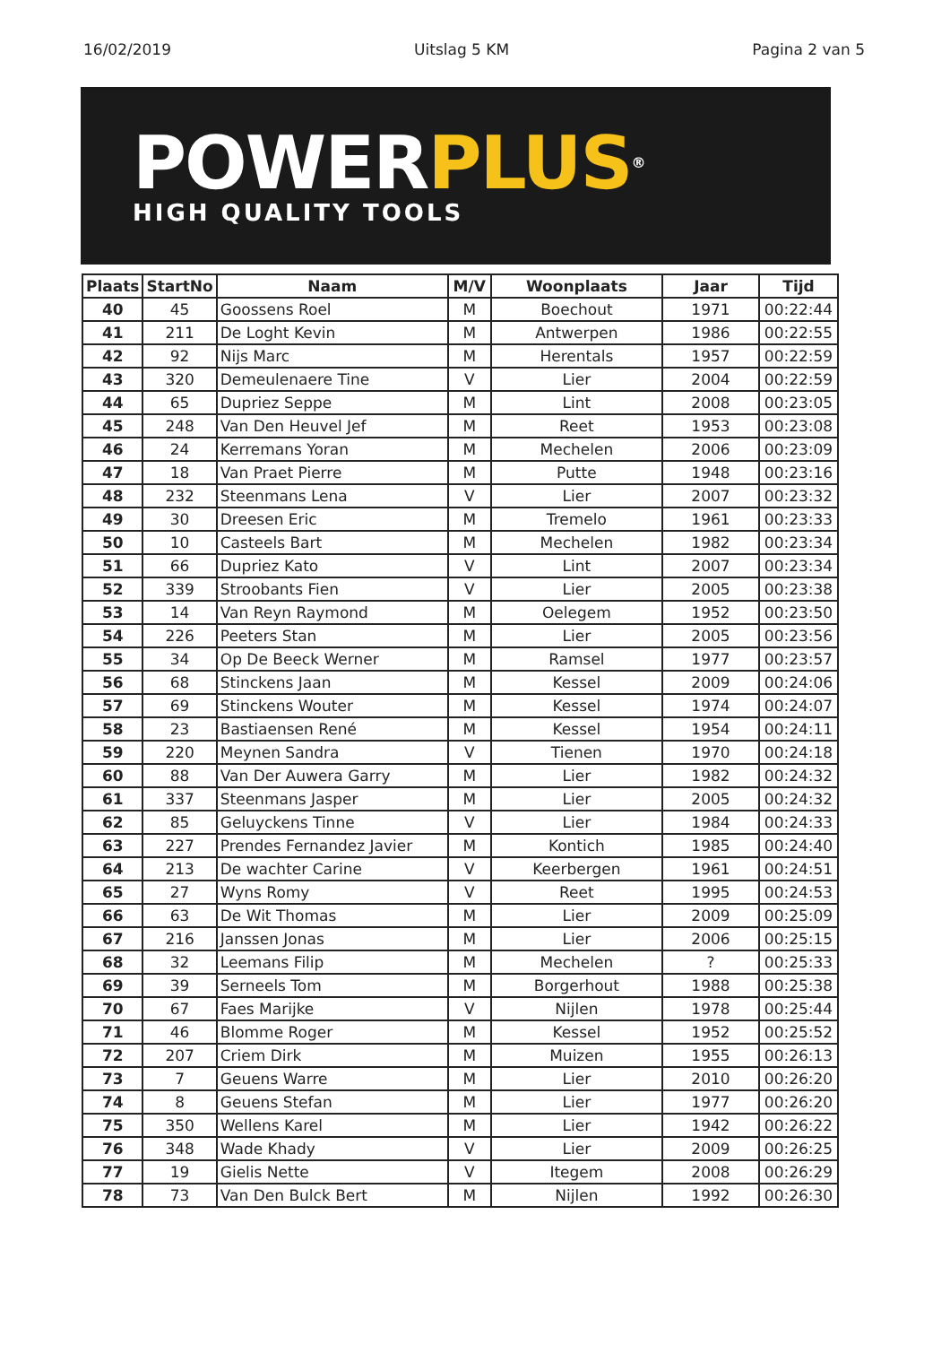16/02/2019 Uitslag 5 KM Pagina 2 van 5
POWER PLUS®
HIGH QUALITY TOOLS
| Plaats | StartNo | Naam | M/V | Woonplaats | Jaar | Tijd |
| --- | --- | --- | --- | --- | --- | --- |
| 40 | 45 | Goossens Roel | M | Boechout | 1971 | 00:22:44 |
| 41 | 211 | De Loght Kevin | M | Antwerpen | 1986 | 00:22:55 |
| 42 | 92 | Nijs Marc | M | Herentals | 1957 | 00:22:59 |
| 43 | 320 | Demeulenaere Tine | V | Lier | 2004 | 00:22:59 |
| 44 | 65 | Dupriez Seppe | M | Lint | 2008 | 00:23:05 |
| 45 | 248 | Van Den Heuvel Jef | M | Reet | 1953 | 00:23:08 |
| 46 | 24 | Kerremans Yoran | M | Mechelen | 2006 | 00:23:09 |
| 47 | 18 | Van Praet Pierre | M | Putte | 1948 | 00:23:16 |
| 48 | 232 | Steenmans Lena | V | Lier | 2007 | 00:23:32 |
| 49 | 30 | Dreesen Eric | M | Tremelo | 1961 | 00:23:33 |
| 50 | 10 | Casteels Bart | M | Mechelen | 1982 | 00:23:34 |
| 51 | 66 | Dupriez Kato | V | Lint | 2007 | 00:23:34 |
| 52 | 339 | Stroobants Fien | V | Lier | 2005 | 00:23:38 |
| 53 | 14 | Van Reyn Raymond | M | Oelegem | 1952 | 00:23:50 |
| 54 | 226 | Peeters Stan | M | Lier | 2005 | 00:23:56 |
| 55 | 34 | Op De Beeck Werner | M | Ramsel | 1977 | 00:23:57 |
| 56 | 68 | Stinckens Jaan | M | Kessel | 2009 | 00:24:06 |
| 57 | 69 | Stinckens Wouter | M | Kessel | 1974 | 00:24:07 |
| 58 | 23 | Bastiaensen René | M | Kessel | 1954 | 00:24:11 |
| 59 | 220 | Meynen Sandra | V | Tienen | 1970 | 00:24:18 |
| 60 | 88 | Van Der Auwera Garry | M | Lier | 1982 | 00:24:32 |
| 61 | 337 | Steenmans Jasper | M | Lier | 2005 | 00:24:32 |
| 62 | 85 | Geluyckens Tinne | V | Lier | 1984 | 00:24:33 |
| 63 | 227 | Prendes Fernandez Javier | M | Kontich | 1985 | 00:24:40 |
| 64 | 213 | De wachter Carine | V | Keerbergen | 1961 | 00:24:51 |
| 65 | 27 | Wyns Romy | V | Reet | 1995 | 00:24:53 |
| 66 | 63 | De Wit Thomas | M | Lier | 2009 | 00:25:09 |
| 67 | 216 | Janssen Jonas | M | Lier | 2006 | 00:25:15 |
| 68 | 32 | Leemans Filip | M | Mechelen | ? | 00:25:33 |
| 69 | 39 | Serneels Tom | M | Borgerhout | 1988 | 00:25:38 |
| 70 | 67 | Faes Marijke | V | Nijlen | 1978 | 00:25:44 |
| 71 | 46 | Blomme Roger | M | Kessel | 1952 | 00:25:52 |
| 72 | 207 | Criem Dirk | M | Muizen | 1955 | 00:26:13 |
| 73 | 7 | Geuens Warre | M | Lier | 2010 | 00:26:20 |
| 74 | 8 | Geuens Stefan | M | Lier | 1977 | 00:26:20 |
| 75 | 350 | Wellens Karel | M | Lier | 1942 | 00:26:22 |
| 76 | 348 | Wade Khady | V | Lier | 2009 | 00:26:25 |
| 77 | 19 | Gielis Nette | V | Itegem | 2008 | 00:26:29 |
| 78 | 73 | Van Den Bulck Bert | M | Nijlen | 1992 | 00:26:30 |